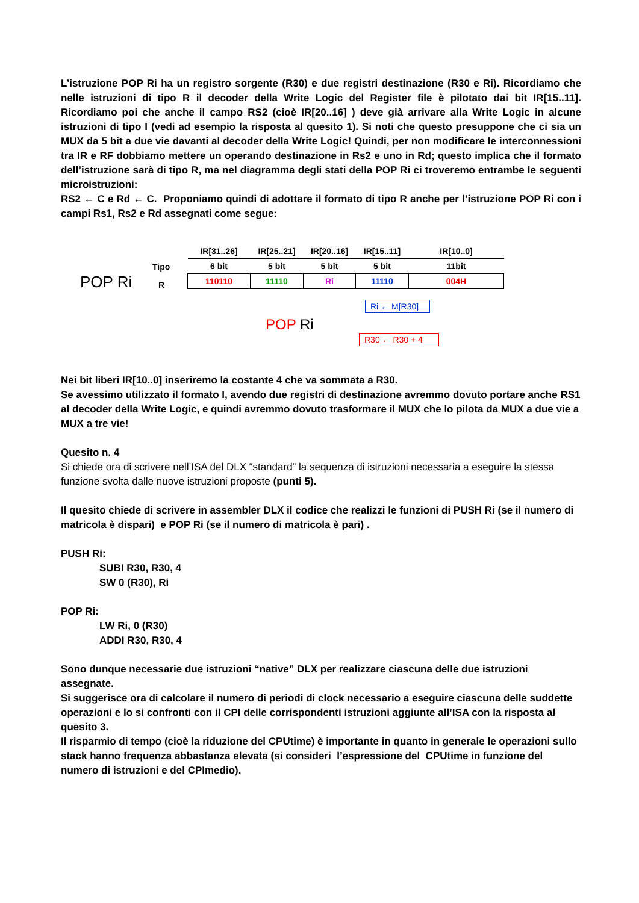L’istruzione POP Ri ha un registro sorgente (R30) e due registri destinazione (R30 e Ri). Ricordiamo che nelle istruzioni di tipo R il decoder della Write Logic del Register file è pilotato dai bit IR[15..11]. Ricordiamo poi che anche il campo RS2 (cioè IR[20..16] ) deve già arrivare alla Write Logic in alcune istruzioni di tipo I (vedi ad esempio la risposta al quesito 1). Si noti che questo presuppone che ci sia un MUX da 5 bit a due vie davanti al decoder della Write Logic! Quindi, per non modificare le interconnessioni tra IR e RF dobbiamo mettere un operando destinazione in Rs2 e uno in Rd; questo implica che il formato dell’istruzione sarà di tipo R, ma nel diagramma degli stati della POP Ri ci troveremo entrambe le seguenti microistruzioni:
RS2 ← C e Rd ← C. Proponiamo quindi di adottare il formato di tipo R anche per l’istruzione POP Ri con i campi Rs1, Rs2 e Rd assegnati come segue:
POP Ri
Tipo
R
| IR[31..26] | IR[25..21] | IR[20..16] | IR[15..11] | IR[10..0] |
| 6 bit | 5 bit | 5 bit | 5 bit | 11bit |
| 110110 | 11110 | Ri | 11110 | 004H |
POP Ri
Ri ← M[R30]
R30 ← R30 + 4
Nei bit liberi IR[10..0] inseriremo la costante 4 che va sommata a R30.
Se avessimo utilizzato il formato I, avendo due registri di destinazione avremmo dovuto portare anche RS1 al decoder della Write Logic, e quindi avremmo dovuto trasformare il MUX che lo pilota da MUX a due vie a MUX a tre vie!
Quesito n. 4
Si chiede ora di scrivere nell’ISA del DLX “standard” la sequenza di istruzioni necessaria a eseguire la stessa funzione svolta dalle nuove istruzioni proposte (punti 5).
Il quesito chiede di scrivere in assembler DLX il codice che realizzi le funzioni di PUSH Ri (se il numero di matricola è dispari) e POP Ri (se il numero di matricola è pari) .
PUSH Ri:
SUBI R30, R30, 4
SW 0 (R30), Ri
POP Ri:
LW Ri, 0 (R30)
ADDI R30, R30, 4
Sono dunque necessarie due istruzioni “native” DLX per realizzare ciascuna delle due istruzioni assegnate.
Si suggerisce ora di calcolare il numero di periodi di clock necessario a eseguire ciascuna delle suddette operazioni e lo si confronti con il CPI delle corrispondenti istruzioni aggiunte all’ISA con la risposta al quesito 3.
Il risparmio di tempo (cioè la riduzione del CPUtime) è importante in quanto in generale le operazioni sullo stack hanno frequenza abbastanza elevata (si consideri l’espressione del CPUtime in funzione del numero di istruzioni e del CPImedio).